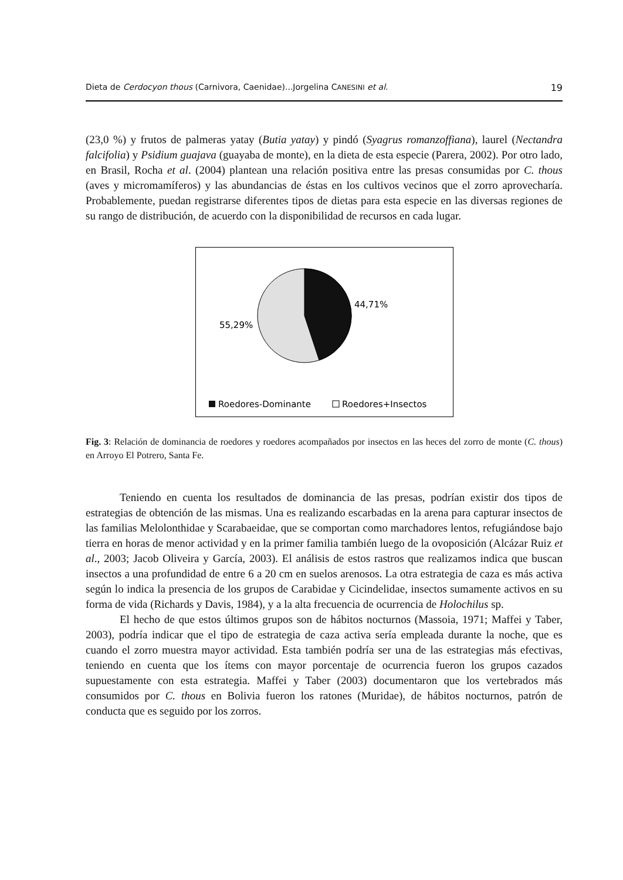Dieta de Cerdocyon thous (Carnivora, Caenidae)...Jorgelina CANESINI et al. 19
(23,0 %) y frutos de palmeras yatay (Butia yatay) y pindó (Syagrus romanzoffiana), laurel (Nectandra falcifolia) y Psidium guajava (guayaba de monte), en la dieta de esta especie (Parera, 2002). Por otro lado, en Brasil, Rocha et al. (2004) plantean una relación positiva entre las presas consumidas por C. thous (aves y micromamíferos) y las abundancias de éstas en los cultivos vecinos que el zorro aprovecharía. Probablemente, puedan registrarse diferentes tipos de dietas para esta especie en las diversas regiones de su rango de distribución, de acuerdo con la disponibilidad de recursos en cada lugar.
44,71%
55,29%
Roedores-Dominante
Roedores+Insectos
Fig. 3: Relación de dominancia de roedores y roedores acompañados por insectos en las heces del zorro de monte (C. thous) en Arroyo El Potrero, Santa Fe.
Teniendo en cuenta los resultados de dominancia de las presas, podrían existir dos tipos de estrategias de obtención de las mismas. Una es realizando escarbadas en la arena para capturar insectos de las familias Melolonthidae y Scarabaeidae, que se comportan como marchadores lentos, refugiándose bajo tierra en horas de menor actividad y en la primer familia también luego de la ovoposición (Alcázar Ruiz et al., 2003; Jacob Oliveira y García, 2003). El análisis de estos rastros que realizamos indica que buscan insectos a una profundidad de entre 6 a 20 cm en suelos arenosos. La otra estrategia de caza es más activa según lo indica la presencia de los grupos de Carabidae y Cicindelidae, insectos sumamente activos en su forma de vida (Richards y Davis, 1984), y a la alta frecuencia de ocurrencia de Holochilus sp.
El hecho de que estos últimos grupos son de hábitos nocturnos (Massoia, 1971; Maffei y Taber, 2003), podría indicar que el tipo de estrategia de caza activa sería empleada durante la noche, que es cuando el zorro muestra mayor actividad. Esta también podría ser una de las estrategias más efectivas, teniendo en cuenta que los ítems con mayor porcentaje de ocurrencia fueron los grupos cazados supuestamente con esta estrategia. Maffei y Taber (2003) documentaron que los vertebrados más consumidos por C. thous en Bolivia fueron los ratones (Muridae), de hábitos nocturnos, patrón de conducta que es seguido por los zorros.